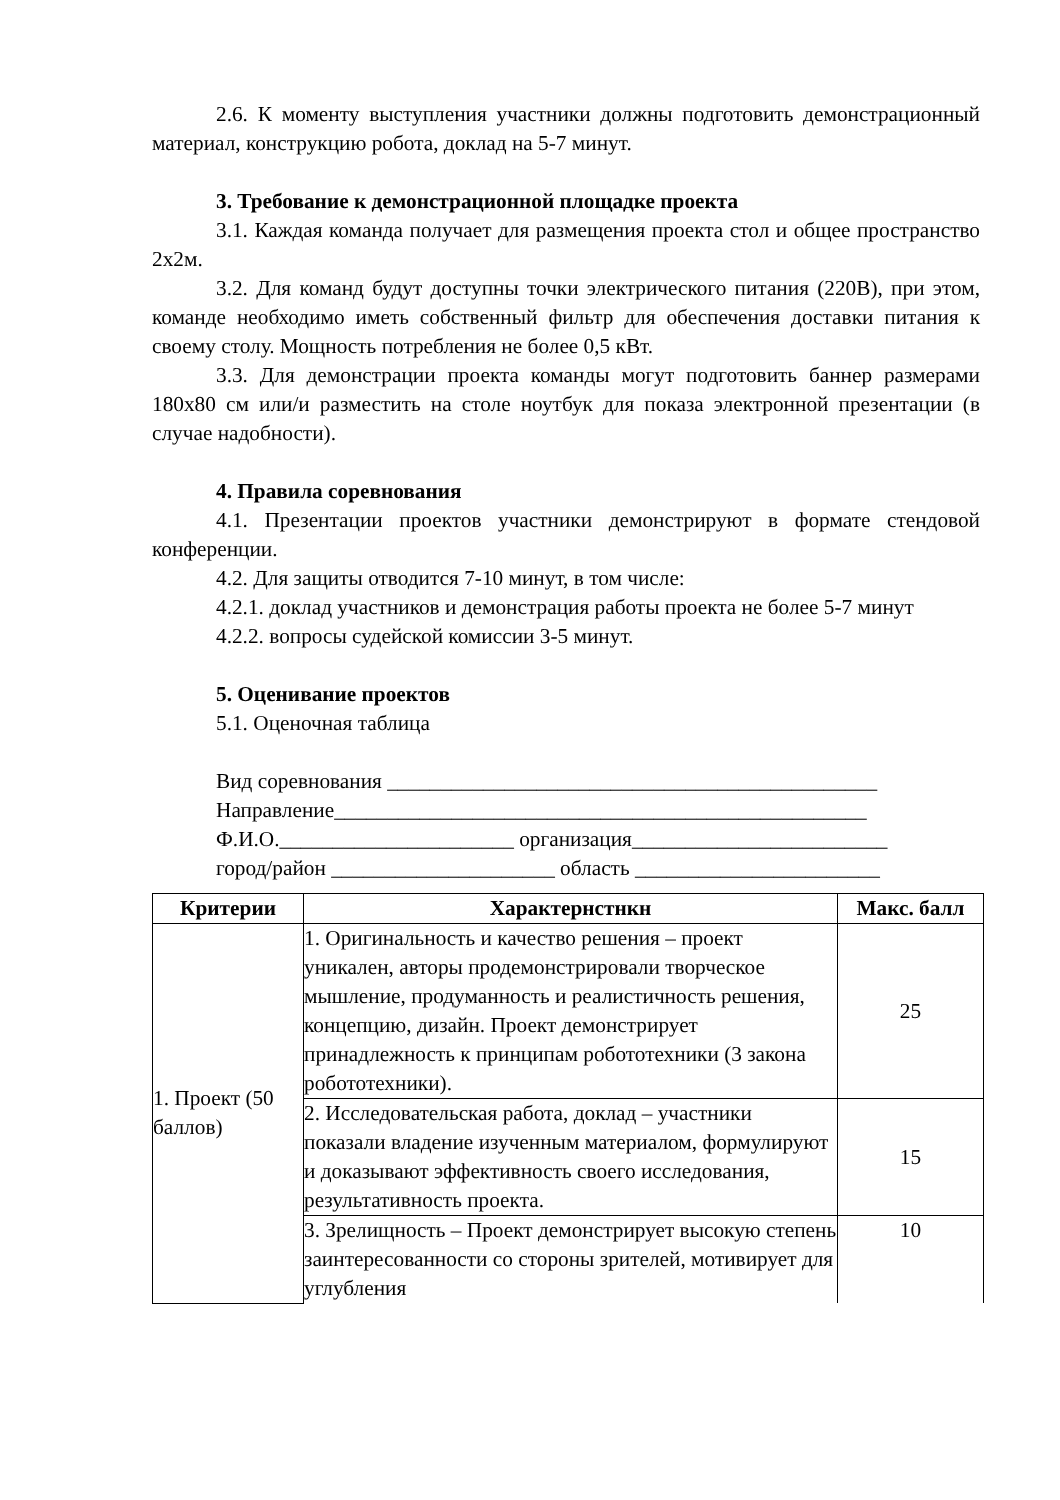2.6. К моменту выступления участники должны подготовить демонстрационный материал, конструкцию робота, доклад на 5-7 минут.
3. Требование к демонстрационной площадке проекта
3.1. Каждая команда получает для размещения проекта стол и общее пространство 2х2м.
3.2. Для команд будут доступны точки электрического питания (220В), при этом, команде необходимо иметь собственный фильтр для обеспечения доставки питания к своему столу. Мощность потребления не более 0,5 кВт.
3.3. Для демонстрации проекта команды могут подготовить баннер размерами 180х80 см или/и разместить на столе ноутбук для показа электронной презентации (в случае надобности).
4. Правила соревнования
4.1. Презентации проектов участники демонстрируют в формате стендовой конференции.
4.2. Для защиты отводится 7-10 минут, в том числе:
4.2.1. доклад участников и демонстрация работы проекта не более 5-7 минут
4.2.2. вопросы судейской комиссии 3-5 минут.
5. Оценивание проектов
5.1. Оценочная таблица
Вид соревнования ______________________________________________
Направление__________________________________________________
Ф.И.О.______________________ организация________________________
город/район _____________________ область _______________________
| Критерии | Характернстнкн | Макс. балл |
| --- | --- | --- |
| 1. Проект (50 баллов) | 1. Оригинальность и качество решения – проект уникален, авторы продемонстрировали творческое мышление, продуманность и реалистичность решения, концепцию, дизайн. Проект демонстрирует принадлежность к принципам робототехники (3 закона робототехники). | 25 |
| | 2. Исследовательская работа, доклад – участники показали владение изученным материалом, формулируют и доказывают эффективность своего исследования, результативность проекта. | 15 |
| | 3. Зрелищность – Проект демонстрирует высокую степень заинтересованности со стороны зрителей, мотивирует для углубления | 10 |